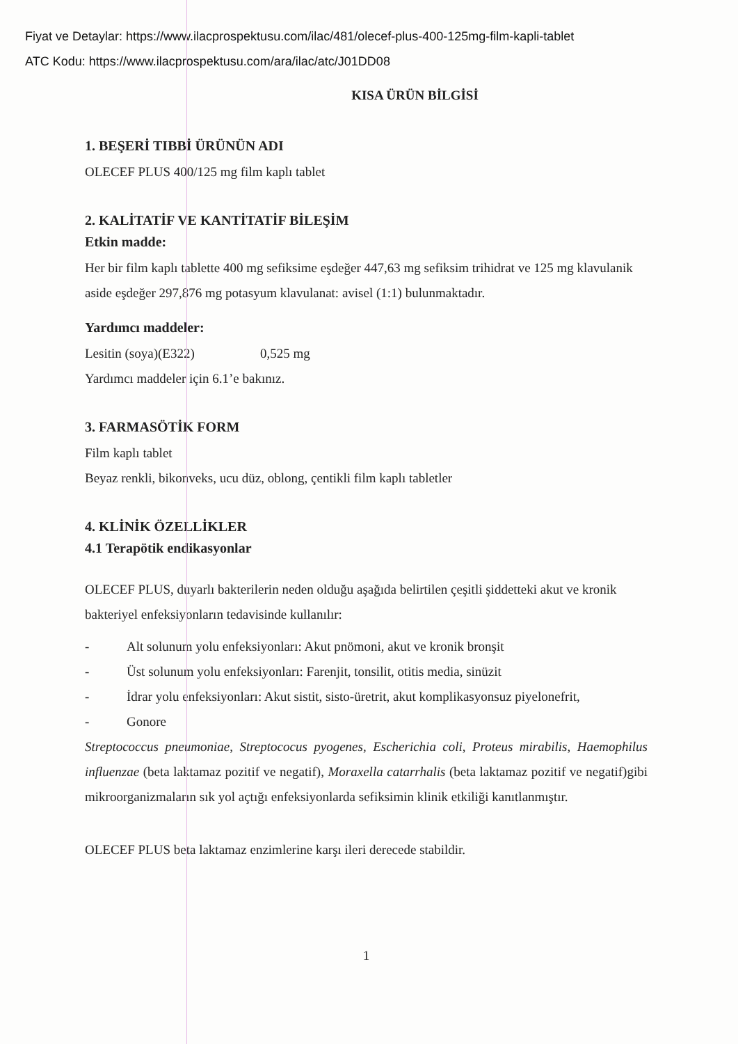Fiyat ve Detaylar: https://www.ilacprospektusu.com/ilac/481/olecef-plus-400-125mg-film-kapli-tablet
ATC Kodu: https://www.ilacprospektusu.com/ara/ilac/atc/J01DD08
KISA ÜRÜN BİLGİSİ
1. BEŞERİ TIBBİ ÜRÜNÜN ADI
OLECEF PLUS 400/125 mg film kaplı tablet
2. KALİTATİF VE KANTİTATİF BİLEŞİM
Etkin madde:
Her bir film kaplı tablette 400 mg sefiksime eşdeğer 447,63 mg sefiksim trihidrat ve 125 mg klavulanik aside eşdeğer 297,876 mg potasyum klavulanat: avisel (1:1) bulunmaktadır.
Yardımcı maddeler:
Lesitin (soya)(E322) 0,525 mg
Yardımcı maddeler için 6.1’e bakınız.
3. FARMASÖTİK FORM
Film kaplı tablet
Beyaz renkli, bikonveks, ucu düz, oblong, çentikli film kaplı tabletler
4. KLİNİK ÖZELLİKLER
4.1 Terapötik endikasyonlar
OLECEF PLUS, duyarlı bakterilerin neden olduğu aşağıda belirtilen çeşitli şiddetteki akut ve kronik bakteriyel enfeksiyonların tedavisinde kullanılır:
- Alt solunum yolu enfeksiyonları: Akut pnömoni, akut ve kronik bronşit
- Üst solunum yolu enfeksiyonları: Farenjit, tonsilit, otitis media, sinüzit
- İdrar yolu enfeksiyonları: Akut sistit, sisto-üretrit, akut komplikasyonsuz piyelonefrit,
- Gonore
Streptococcus pneumoniae, Streptococus pyogenes, Escherichia coli, Proteus mirabilis, Haemophilus influenzae (beta laktamaz pozitif ve negatif), Moraxella catarrhalis (beta laktamaz pozitif ve negatif)gibi mikroorganizmaların sık yol açtığı enfeksiyonlarda sefiksimin klinik etkiliği kanıtlanmıştır.
OLECEF PLUS beta laktamaz enzimlerine karşı ileri derecede stabildir.
1